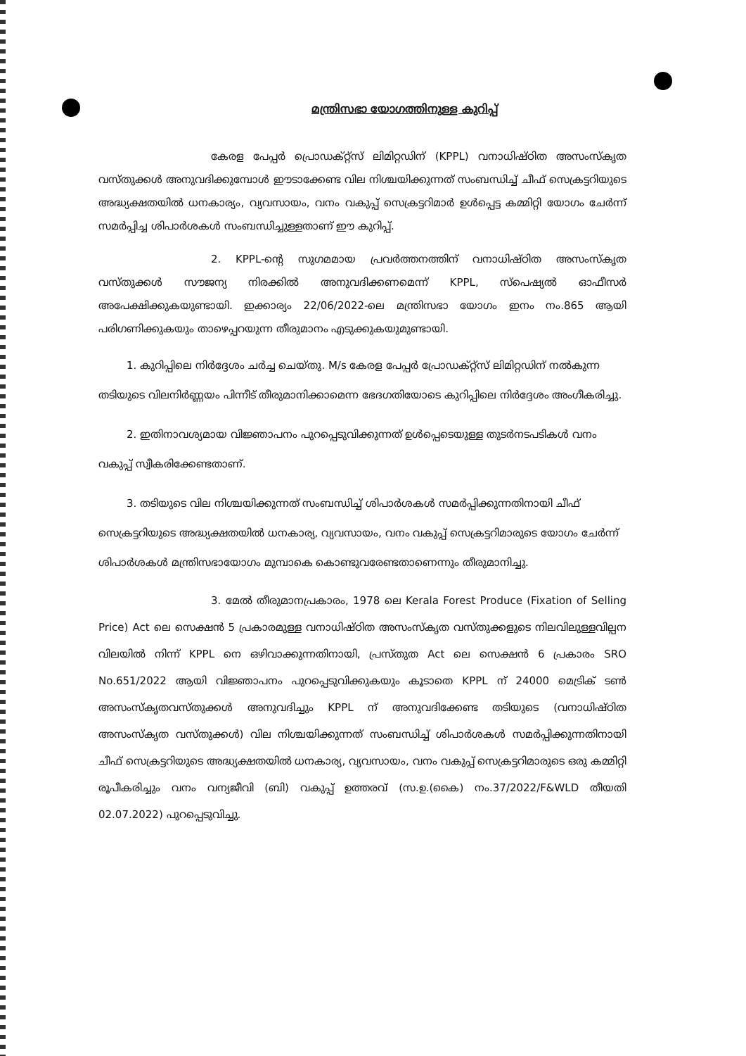മന്ത്രിസഭാ യോഗത്തിനുള്ള കുറിപ്പ്
കേരള പേപ്പർ പ്രൊഡക്റ്റ്സ് ലിമിറ്റഡിന് (KPPL) വനാധിഷ്ഠിത അസംസ്കൃത വസ്തുക്കൾ അനുവദിക്കുമ്പോൾ ഈടാക്കേണ്ട വില നിശ്ചയിക്കുന്നത് സംബന്ധിച്ച് ചീഫ് സെക്രട്ടറിയുടെ അദ്ധ്യക്ഷതയിൽ ധനകാര്യം, വ്യവസായം, വനം വകുപ്പ് സെക്രട്ടറിമാർ ഉൾപ്പെട്ട കമ്മിറ്റി യോഗം ചേർന്ന് സമർപ്പിച്ച ശിപാർശകൾ സംബന്ധിച്ചുള്ളതാണ് ഈ കുറിപ്പ്.
2. KPPL-ന്റെ സുഗമമായ പ്രവർത്തനത്തിന് വനാധിഷ്ഠിത അസംസ്കൃത വസ്തുക്കൾ സൗജന്യ നിരക്കിൽ അനുവദിക്കണമെന്ന് KPPL, സ്പെഷ്യൽ ഓഫീസർ അപേക്ഷിക്കുകയുണ്ടായി. ഇക്കാര്യം 22/06/2022-ലെ മന്ത്രിസഭാ യോഗം ഇനം നം.865 ആയി പരിഗണിക്കുകയും താഴെപ്പറയുന്ന തീരുമാനം എടുക്കുകയുമുണ്ടായി.
1. കുറിപ്പിലെ നിർദ്ദേശം ചർച്ച ചെയ്തു. M/s കേരള പേപ്പർ പ്രോഡക്റ്റ്സ് ലിമിറ്റഡിന് നൽകുന്ന തടിയുടെ വിലനിർണ്ണയം പിന്നീട് തീരുമാനിക്കാമെന്ന ഭേദഗതിയോടെ കുറിപ്പിലെ നിർദ്ദേശം അംഗീകരിച്ചു.
2. ഇതിനാവശ്യമായ വിജ്ഞാപനം പുറപ്പെടുവിക്കുന്നത് ഉൾപ്പെടെയുള്ള തുടർനടപടികൾ വനം വകുപ്പ് സ്വീകരിക്കേണ്ടതാണ്.
3. തടിയുടെ വില നിശ്ചയിക്കുന്നത് സംബന്ധിച്ച് ശിപാർശകൾ സമർപ്പിക്കുന്നതിനായി ചീഫ് സെക്രട്ടറിയുടെ അദ്ധ്യക്ഷതയിൽ ധനകാര്യ, വ്യവസായം, വനം വകുപ്പ് സെക്രട്ടറിമാരുടെ യോഗം ചേർന്ന് ശിപാർശകൾ മന്ത്രിസഭായോഗം മുമ്പാകെ കൊണ്ടുവരേണ്ടതാണെന്നും തീരുമാനിച്ചു.
3. മേൽ തീരുമാനപ്രകാരം, 1978 ലെ Kerala Forest Produce (Fixation of Selling Price) Act ലെ സെക്ഷൻ 5 പ്രകാരമുള്ള വനാധിഷ്ഠിത അസംസ്കൃത വസ്തുക്കളുടെ നിലവിലുള്ളവില്പന വിലയിൽ നിന്ന് KPPL നെ ഒഴിവാക്കുന്നതിനായി, പ്രസ്തുത Act ലെ സെക്ഷൻ 6 പ്രകാരം SRO No.651/2022 ആയി വിജ്ഞാപനം പുറപ്പെടുവിക്കുകയും കൂടാതെ KPPL ന് 24000 മെട്രിക് ടൺ അസംസ്കൃതവസ്തുക്കൾ അനുവദിച്ചും KPPL ന് അനുവദിക്കേണ്ട തടിയുടെ (വനാധിഷ്ഠിത അസംസ്കൃത വസ്തുക്കൾ) വില നിശ്ചയിക്കുന്നത് സംബന്ധിച്ച് ശിപാർശകൾ സമർപ്പിക്കുന്നതിനായി ചീഫ് സെക്രട്ടറിയുടെ അദ്ധ്യക്ഷതയിൽ ധനകാര്യ, വ്യവസായം, വനം വകുപ്പ് സെക്രട്ടറിമാരുടെ ഒരു കമ്മിറ്റി രൂപീകരിച്ചും വനം വന്യജീവി (ബി) വകുപ്പ് ഉത്തരവ് (സ.ഉ.(കൈ) നം.37/2022/F&WLD തീയതി 02.07.2022) പുറപ്പെടുവിച്ചു.